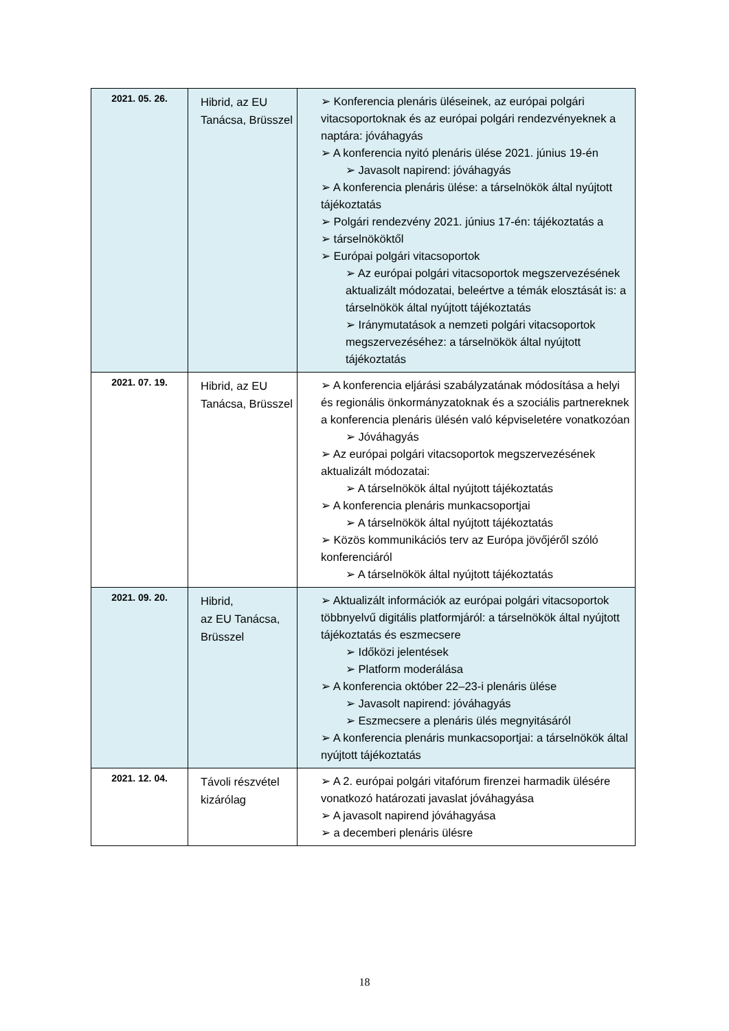| 2021. 05. 26. | Hibrid, az EU Tanácsa, Brüsszel | ➢ Konferencia plenáris üléseinek, az európai polgári vitacsoportoknak és az európai polgári rendezvényeknek a naptára: jóváhagyás ➢ A konferencia nyitó plenáris ülése 2021. június 19-én ➢ Javasolt napirend: jóváhagyás ➢ A konferencia plenáris ülése: a társelnökök által nyújtott tájékoztatás ➢ Polgári rendezvény 2021. június 17-én: tájékoztatás a ➢ társelnököktől ➢ Európai polgári vitacsoportok ➢ Az európai polgári vitacsoportok megszervezésének aktualizált módozatai, beleértve a témák elosztását is: a társelnökök által nyújtott tájékoztatás ➢ Iránymutatások a nemzeti polgári vitacsoportok megszervezéséhez: a társelnökök által nyújtott tájékoztatás |
| 2021. 07. 19. | Hibrid, az EU Tanácsa, Brüsszel | ➢ A konferencia eljárási szabályzatának módosítása a helyi és regionális önkormányzatoknak és a szociális partnereknek a konferencia plenáris ülésén való képviseletére vonatkozóan ➢ Jóváhagyás ➢ Az európai polgári vitacsoportok megszervezésének aktualizált módozatai: ➢ A társelnökök által nyújtott tájékoztatás ➢ A konferencia plenáris munkacsoportjai ➢ A társelnökök által nyújtott tájékoztatás ➢ Közös kommunikációs terv az Európa jövőjéről szóló konferenciáról ➢ A társelnökök által nyújtott tájékoztatás |
| 2021. 09. 20. | Hibrid, az EU Tanácsa, Brüsszel | ➢ Aktualizált információk az európai polgári vitacsoportok többnyelvű digitális platformjáról: a társelnökök által nyújtott tájékoztatás és eszmecsere ➢ Időközi jelentések ➢ Platform moderálása ➢ A konferencia október 22–23-i plenáris ülése ➢ Javasolt napirend: jóváhagyás ➢ Eszmecsere a plenáris ülés megnyitásáról ➢ A konferencia plenáris munkacsoportjai: a társelnökök által nyújtott tájékoztatás |
| 2021. 12. 04. | Távoli részvétel kizárólag | ➢ A 2. európai polgári vitafórum firenzei harmadik ülésére vonatkozó határozati javaslat jóváhagyása ➢ A javasolt napirend jóváhagyása ➢ a decemberi plenáris ülésre |
18